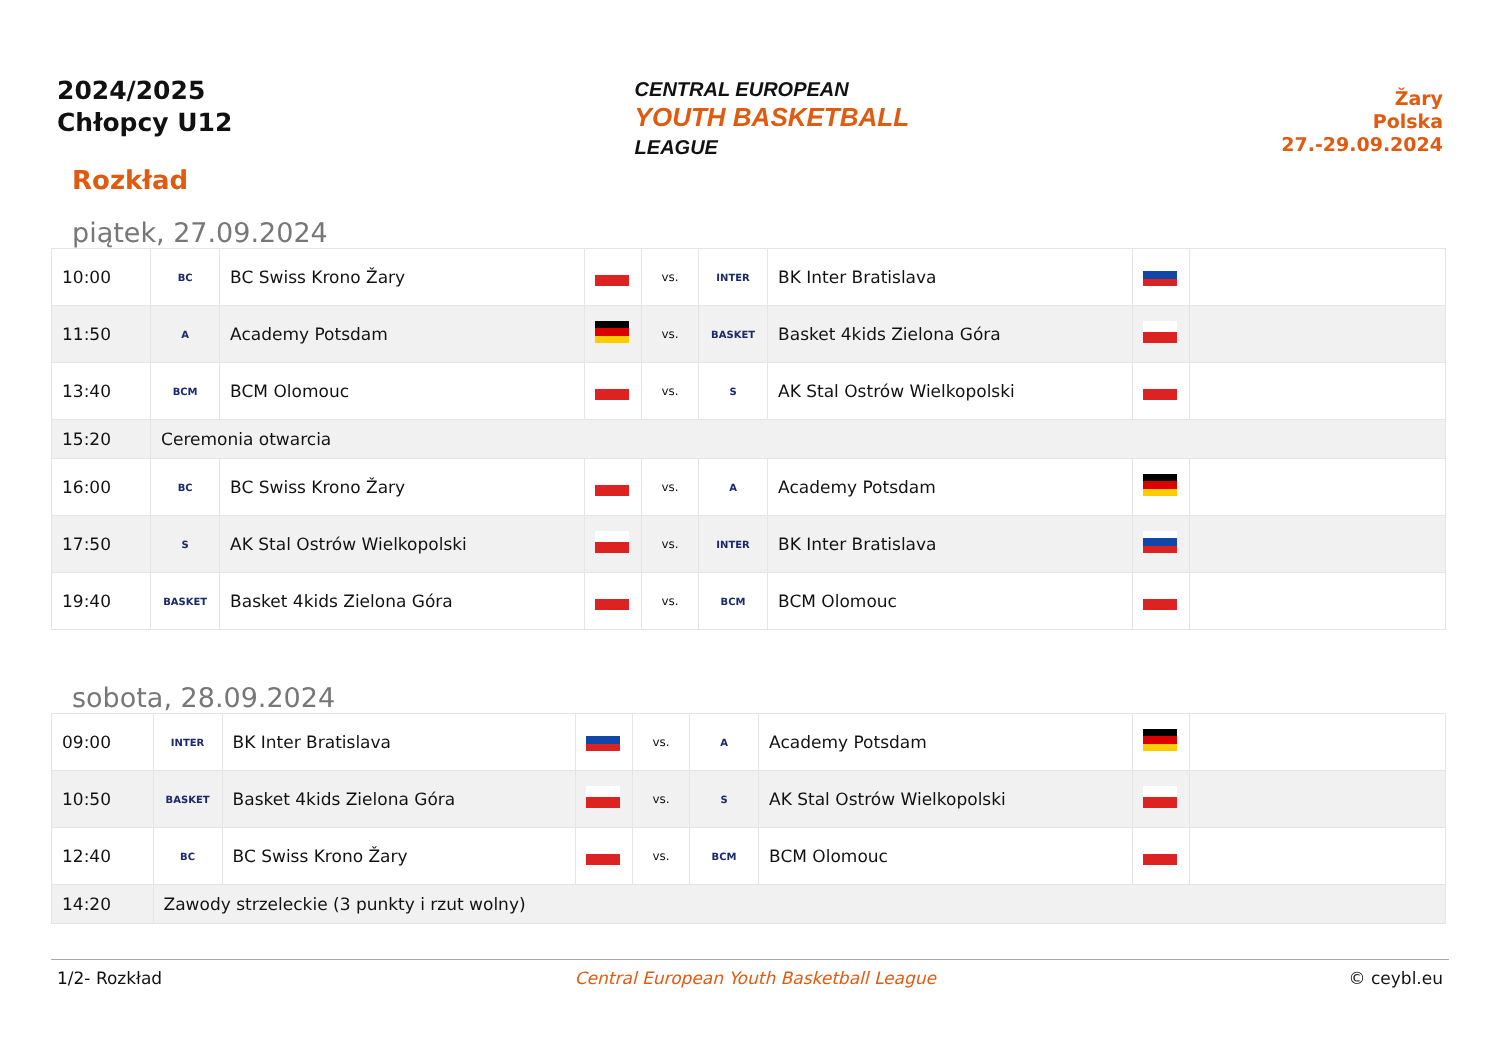2024/2025
Chłopcy U12
CENTRAL EUROPEAN
YOUTH BASKETBALL
LEAGUE
Žary
Polska
27.-29.09.2024
Rozkład
piątek, 27.09.2024
| 10:00 | BC | BC Swiss Krono Žary | | vs. | INTER | BK Inter Bratislava | | |
| 11:50 | A | Academy Potsdam | | vs. | BASKET | Basket 4kids Zielona Góra | | |
| 13:40 | BCM | BCM Olomouc | | vs. | S | AK Stal Ostrów Wielkopolski | | |
| 15:20 | Ceremonia otwarcia | | | | | | | |
| 16:00 | BC | BC Swiss Krono Žary | | vs. | A | Academy Potsdam | | |
| 17:50 | S | AK Stal Ostrów Wielkopolski | | vs. | INTER | BK Inter Bratislava | | |
| 19:40 | BASKET | Basket 4kids Zielona Góra | | vs. | BCM | BCM Olomouc | | |
sobota, 28.09.2024
| 09:00 | INTER | BK Inter Bratislava | | vs. | A | Academy Potsdam | | |
| 10:50 | BASKET | Basket 4kids Zielona Góra | | vs. | S | AK Stal Ostrów Wielkopolski | | |
| 12:40 | BC | BC Swiss Krono Žary | | vs. | BCM | BCM Olomouc | | |
| 14:20 | Zawody strzeleckie (3 punkty i rzut wolny) | | | | | | | |
1/2- Rozkład Central European Youth Basketball League © ceybl.eu